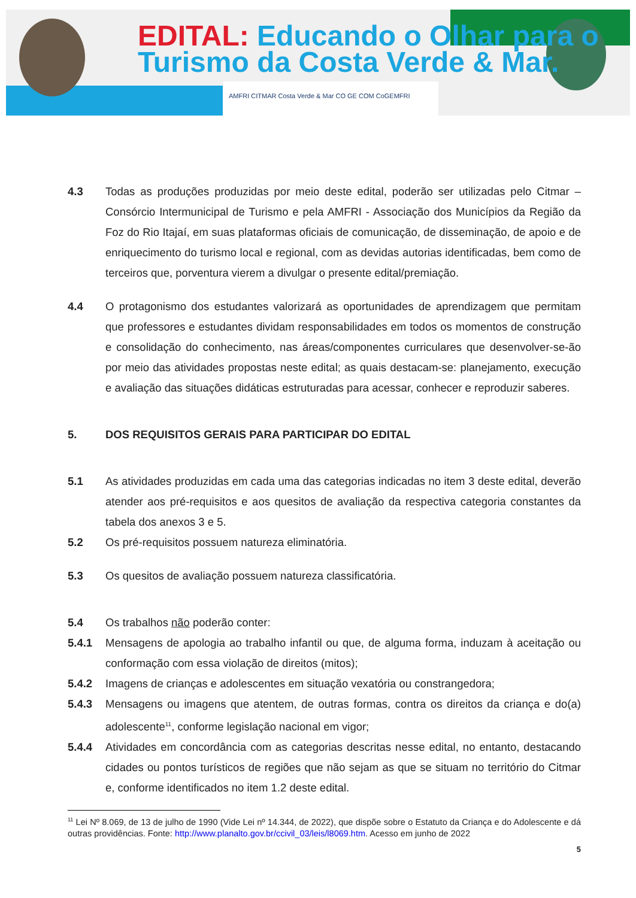EDITAL: Educando o Olhar para o
Turismo da Costa Verde & Mar.
AMFRI CITMAR Costa Verde & Mar CO GE COM CoGEMFRI
4.3 Todas as produções produzidas por meio deste edital, poderão ser utilizadas pelo Citmar – Consórcio Intermunicipal de Turismo e pela AMFRI - Associação dos Municípios da Região da Foz do Rio Itajaí, em suas plataformas oficiais de comunicação, de disseminação, de apoio e de enriquecimento do turismo local e regional, com as devidas autorias identificadas, bem como de terceiros que, porventura vierem a divulgar o presente edital/premiação.
4.4 O protagonismo dos estudantes valorizará as oportunidades de aprendizagem que permitam que professores e estudantes dividam responsabilidades em todos os momentos de construção e consolidação do conhecimento, nas áreas/componentes curriculares que desenvolver-se-ão por meio das atividades propostas neste edital; as quais destacam-se: planejamento, execução e avaliação das situações didáticas estruturadas para acessar, conhecer e reproduzir saberes.
5. DOS REQUISITOS GERAIS PARA PARTICIPAR DO EDITAL
5.1 As atividades produzidas em cada uma das categorias indicadas no item 3 deste edital, deverão atender aos pré-requisitos e aos quesitos de avaliação da respectiva categoria constantes da tabela dos anexos 3 e 5.
5.2 Os pré-requisitos possuem natureza eliminatória.
5.3 Os quesitos de avaliação possuem natureza classificatória.
5.4 Os trabalhos não poderão conter:
5.4.1 Mensagens de apologia ao trabalho infantil ou que, de alguma forma, induzam à aceitação ou conformação com essa violação de direitos (mitos);
5.4.2 Imagens de crianças e adolescentes em situação vexatória ou constrangedora;
5.4.3 Mensagens ou imagens que atentem, de outras formas, contra os direitos da criança e do(a) adolescente<sup>11</sup>, conforme legislação nacional em vigor;
5.4.4 Atividades em concordância com as categorias descritas nesse edital, no entanto, destacando cidades ou pontos turísticos de regiões que não sejam as que se situam no território do Citmar e, conforme identificados no item 1.2 deste edital.
<sup>11</sup> Lei Nº 8.069, de 13 de julho de 1990 (Vide Lei nº 14.344, de 2022), que dispõe sobre o Estatuto da Criança e do Adolescente e dá outras providências. Fonte: http://www.planalto.gov.br/ccivil_03/leis/l8069.htm. Acesso em junho de 2022
5